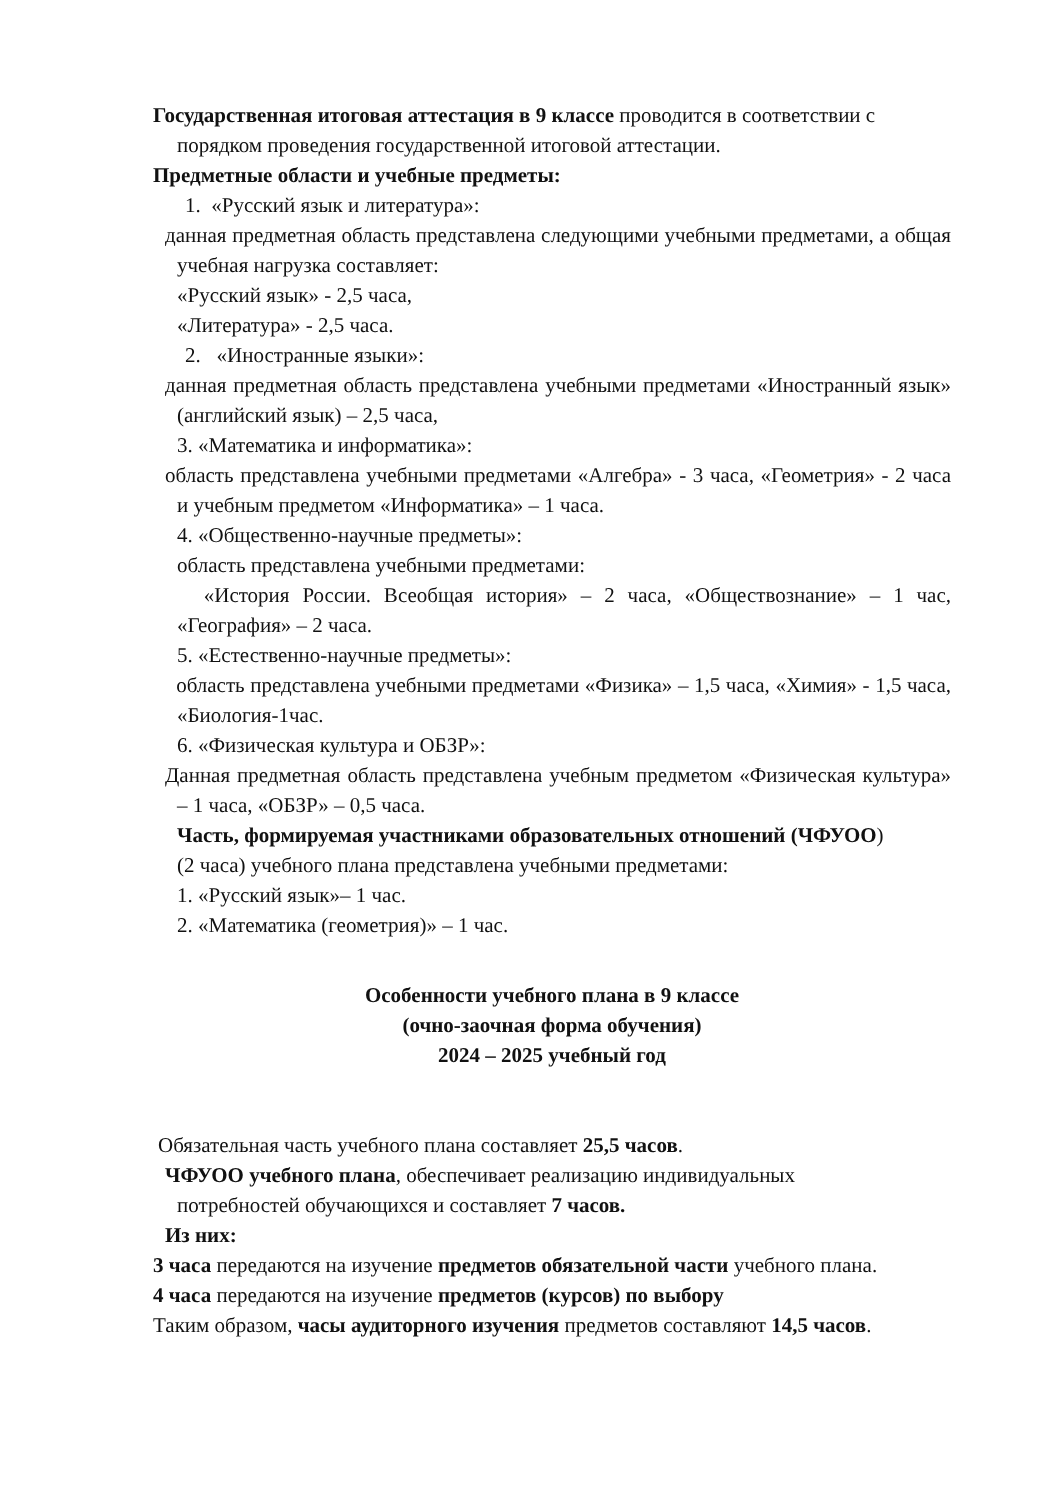Государственная итоговая аттестация в 9 классе проводится в соответствии с порядком проведения государственной итоговой аттестации.
Предметные области и учебные предметы:
1. «Русский язык и литература»:
данная предметная область представлена следующими учебными предметами, а общая учебная нагрузка составляет:
«Русский язык» - 2,5 часа,
«Литература» - 2,5 часа.
2. «Иностранные языки»:
данная предметная область представлена учебными предметами «Иностранный язык» (английский язык) – 2,5 часа,
3. «Математика и информатика»:
область представлена учебными предметами «Алгебра» - 3 часа, «Геометрия» - 2 часа и учебным предметом «Информатика» – 1 часа.
4. «Общественно-научные предметы»:
область представлена учебными предметами:
«История России. Всеобщая история» – 2 часа, «Обществознание» – 1 час, «География» – 2 часа.
5. «Естественно-научные предметы»:
область представлена учебными предметами «Физика» – 1,5 часа, «Химия» - 1,5 часа, «Биология-1час.
6. «Физическая культура и ОБЗР»:
Данная предметная область представлена учебным предметом «Физическая культура» – 1 часа, «ОБЗР» – 0,5 часа.
Часть, формируемая участниками образовательных отношений (ЧФУОО)
(2 часа) учебного плана представлена учебными предметами:
1. «Русский язык»– 1 час.
2. «Математика (геометрия)» – 1 час.
Особенности учебного плана в 9 классе
(очно-заочная форма обучения)
2024 – 2025 учебный год
Обязательная часть учебного плана составляет 25,5 часов.
ЧФУОО учебного плана, обеспечивает реализацию индивидуальных
потребностей обучающихся и составляет 7 часов.
Из них:
3 часа передаются на изучение предметов обязательной части учебного плана.
4 часа передаются на изучение предметов (курсов) по выбору
Таким образом, часы аудиторного изучения предметов составляют 14,5 часов.